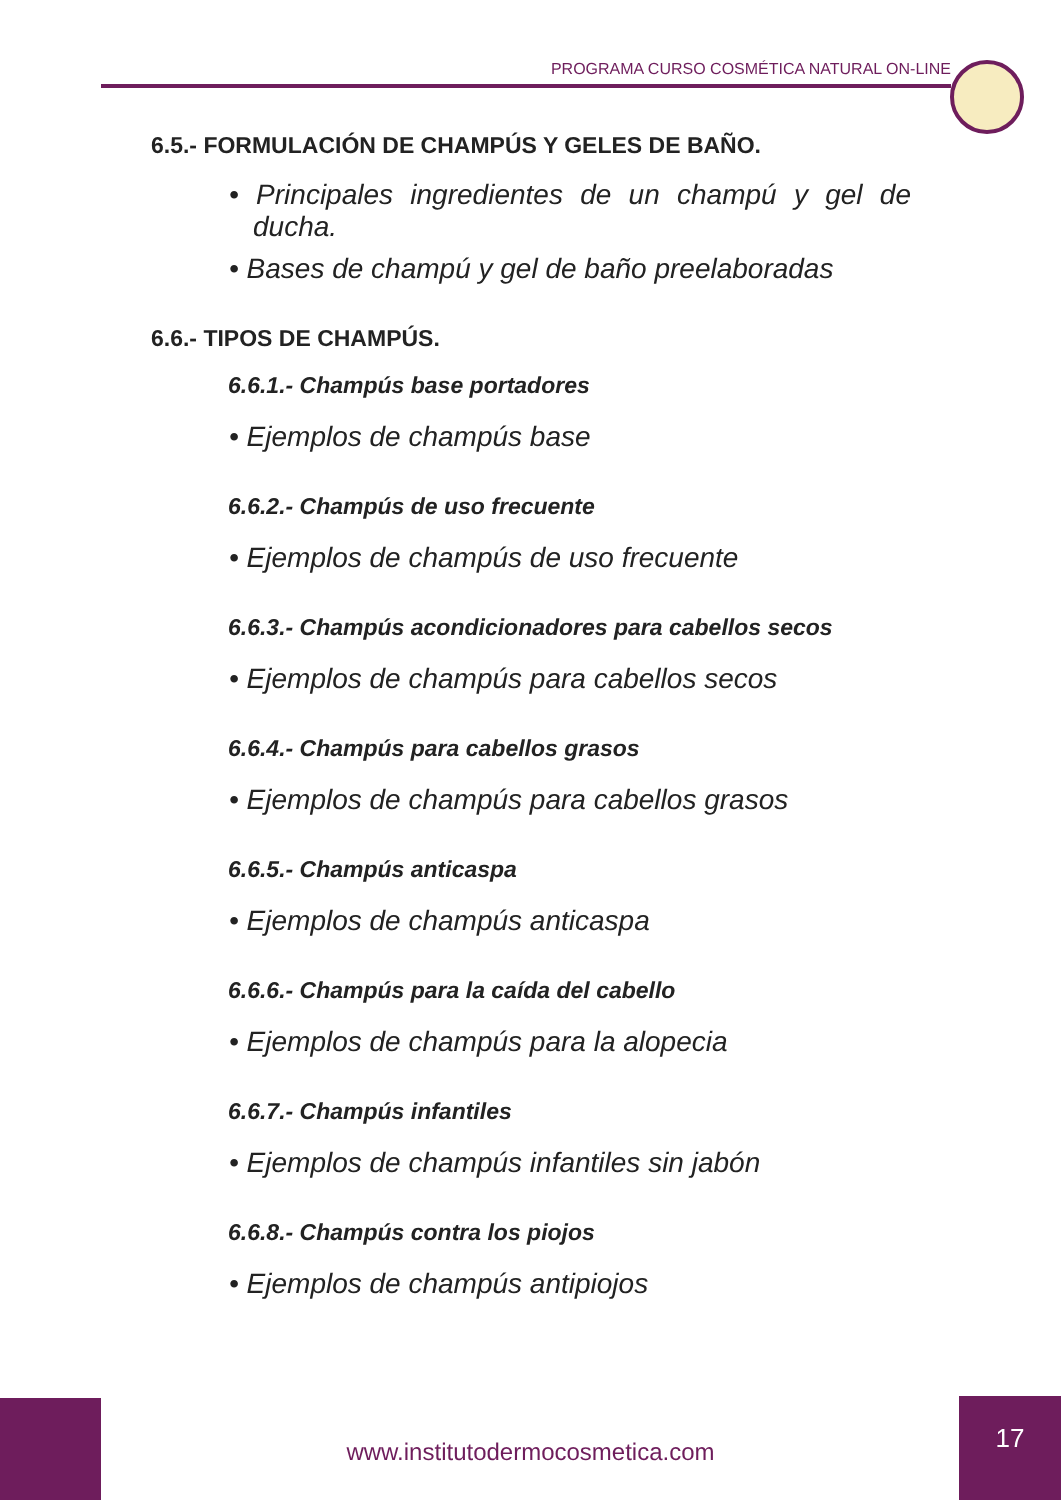PROGRAMA CURSO COSMÉTICA NATURAL ON-LINE
6.5.- FORMULACIÓN DE CHAMPÚS Y GELES DE BAÑO.
• Principales ingredientes de un champú y gel de ducha.
• Bases de champú y gel de baño preelaboradas
6.6.- TIPOS DE CHAMPÚS.
6.6.1.- Champús base portadores
• Ejemplos de champús base
6.6.2.- Champús de uso frecuente
• Ejemplos de champús de uso frecuente
6.6.3.- Champús acondicionadores para cabellos secos
• Ejemplos de champús para cabellos secos
6.6.4.- Champús para cabellos grasos
• Ejemplos de champús para cabellos grasos
6.6.5.- Champús anticaspa
• Ejemplos de champús anticaspa
6.6.6.- Champús para la caída del cabello
• Ejemplos de champús para la alopecia
6.6.7.- Champús infantiles
• Ejemplos de champús infantiles sin jabón
6.6.8.- Champús contra los piojos
• Ejemplos de champús antipiojos
www.institutodermocosmetica.com
17